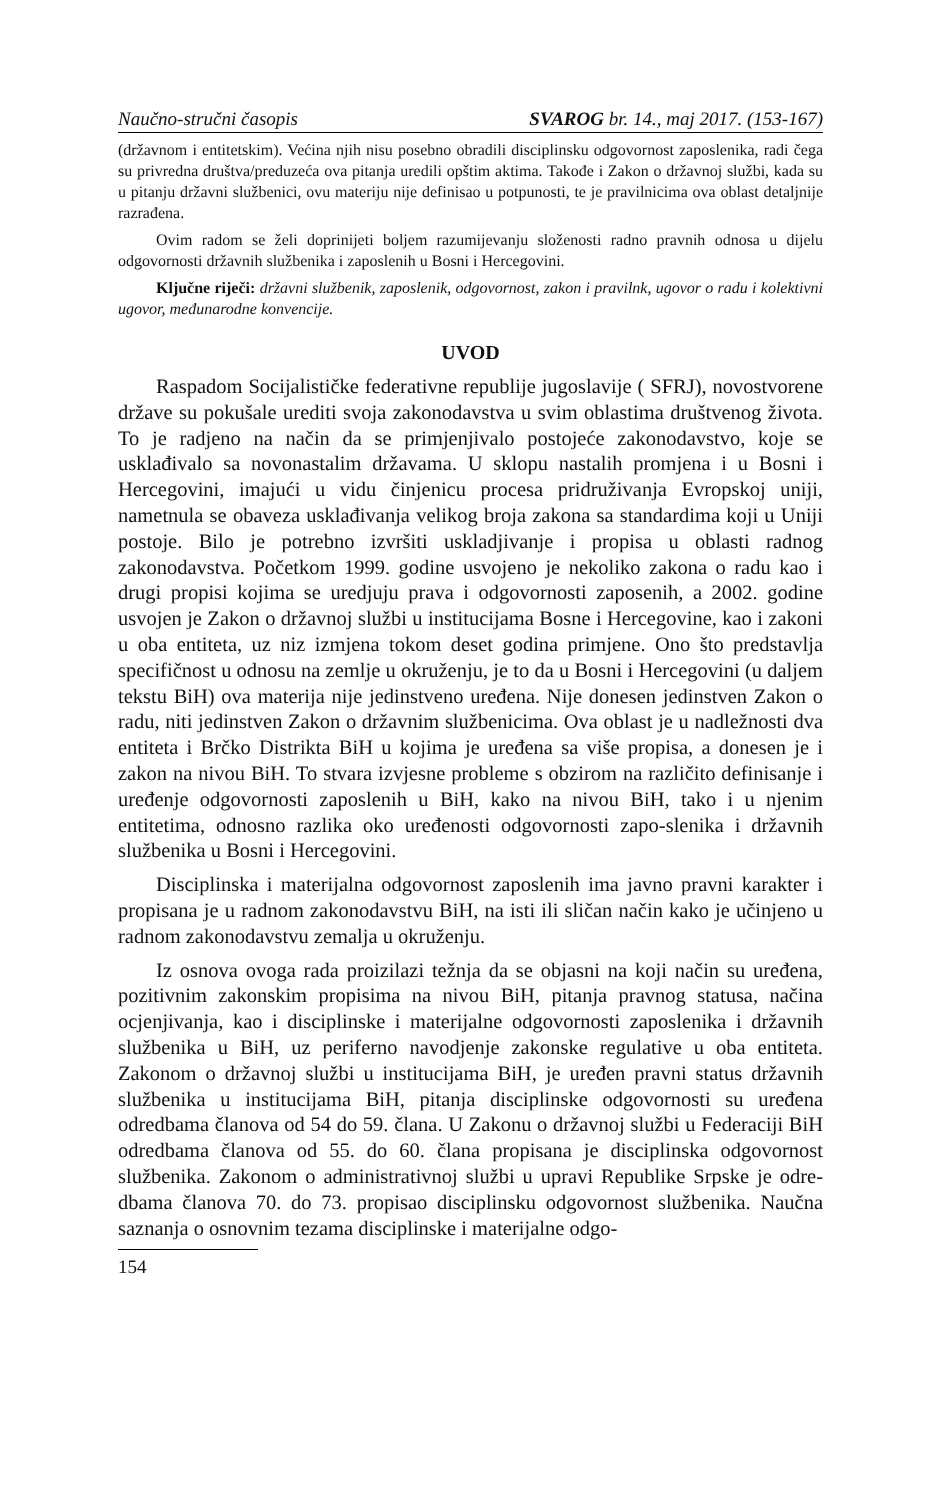Naučno-stručni časopis SVAROG br. 14., maj 2017. (153-167)
(državnom i entitetskim). Većina njih nisu posebno obradili disciplinsku odgovornost zaposlenika, radi čega su privredna društva/preduzeća ova pitanja uredili opštim aktima. Takođe i Zakon o državnoj službi, kada su u pitanju državni službenici, ovu materiju nije definisao u potpunosti, te je pravilnicima ova oblast detaljnije razrađena.
Ovim radom se želi doprinijeti boljem razumijevanju složenosti radno pravnih odnosa u dijelu odgovornosti državnih službenika i zaposlenih u Bosni i Hercegovini.
Ključne riječi: državni službenik, zaposlenik, odgovornost, zakon i pravilnk, ugovor o radu i kolektivni ugovor, međunarodne konvencije.
UVOD
Raspadom Socijalističke federativne republije jugoslavije ( SFRJ), novostvorene države su pokušale urediti svoja zakonodavstva u svim oblastima društvenog života. To je radjeno na način da se primjenjivalo postojeće zakonodavstvo, koje se usklađivalo sa novonastalim državama. U sklopu nastalih promjena i u Bosni i Hercegovini, imajući u vidu činjenicu procesa pridruživanja Evropskoj uniji, nametnula se obaveza usklađivanja velikog broja zakona sa standardima koji u Uniji postoje. Bilo je potrebno izvršiti uskladjivanje i propisa u oblasti radnog zakonodavstva. Početkom 1999. godine usvojeno je nekoliko zakona o radu kao i drugi propisi kojima se uredjuju prava i odgovornosti zaposenih, a 2002. godine usvojen je Zakon o državnoj službi u institucijama Bosne i Hercegovine, kao i zakoni u oba entiteta, uz niz izmjena tokom deset godina primjene. Ono što predstavlja specifičnost u odnosu na zemlje u okruženju, je to da u Bosni i Hercegovini (u daljem tekstu BiH) ova materija nije jedinstveno uređena. Nije donesen jedinstven Zakon o radu, niti jedinstven Zakon o državnim službenicima. Ova oblast je u nadležnosti dva entiteta i Brčko Distrikta BiH u kojima je uređena sa više propisa, a donesen je i zakon na nivou BiH. To stvara izvjesne probleme s obzirom na različito definisanje i uređenje odgovornosti zaposlenih u BiH, kako na nivou BiH, tako i u njenim entitetima, odnosno razlika oko uređenosti odgovornosti zapo-slenika i državnih službenika u Bosni i Hercegovini.
Disciplinska i materijalna odgovornost zaposlenih ima javno pravni karakter i propisana je u radnom zakonodavstvu BiH, na isti ili sličan način kako je učinjeno u radnom zakonodavstvu zemalja u okruženju.
Iz osnova ovoga rada proizilazi težnja da se objasni na koji način su uređena, pozitivnim zakonskim propisima na nivou BiH, pitanja pravnog statusa, načina ocjenjivanja, kao i disciplinske i materijalne odgovornosti zaposlenika i državnih službenika u BiH, uz periferno navodjenje zakonske regulative u oba entiteta. Zakonom o državnoj službi u institucijama BiH, je uređen pravni status državnih službenika u institucijama BiH, pitanja disciplinske odgovornosti su uređena odredbama članova od 54 do 59. člana. U Zakonu o državnoj službi u Federaciji BiH odredbama članova od 55. do 60. člana propisana je disciplinska odgovornost službenika. Zakonom o administrativnoj službi u upravi Republike Srpske je odre-dbama članova 70. do 73. propisao disciplinsku odgovornost službenika. Naučna saznanja o osnovnim tezama disciplinske i materijalne odgo-
154